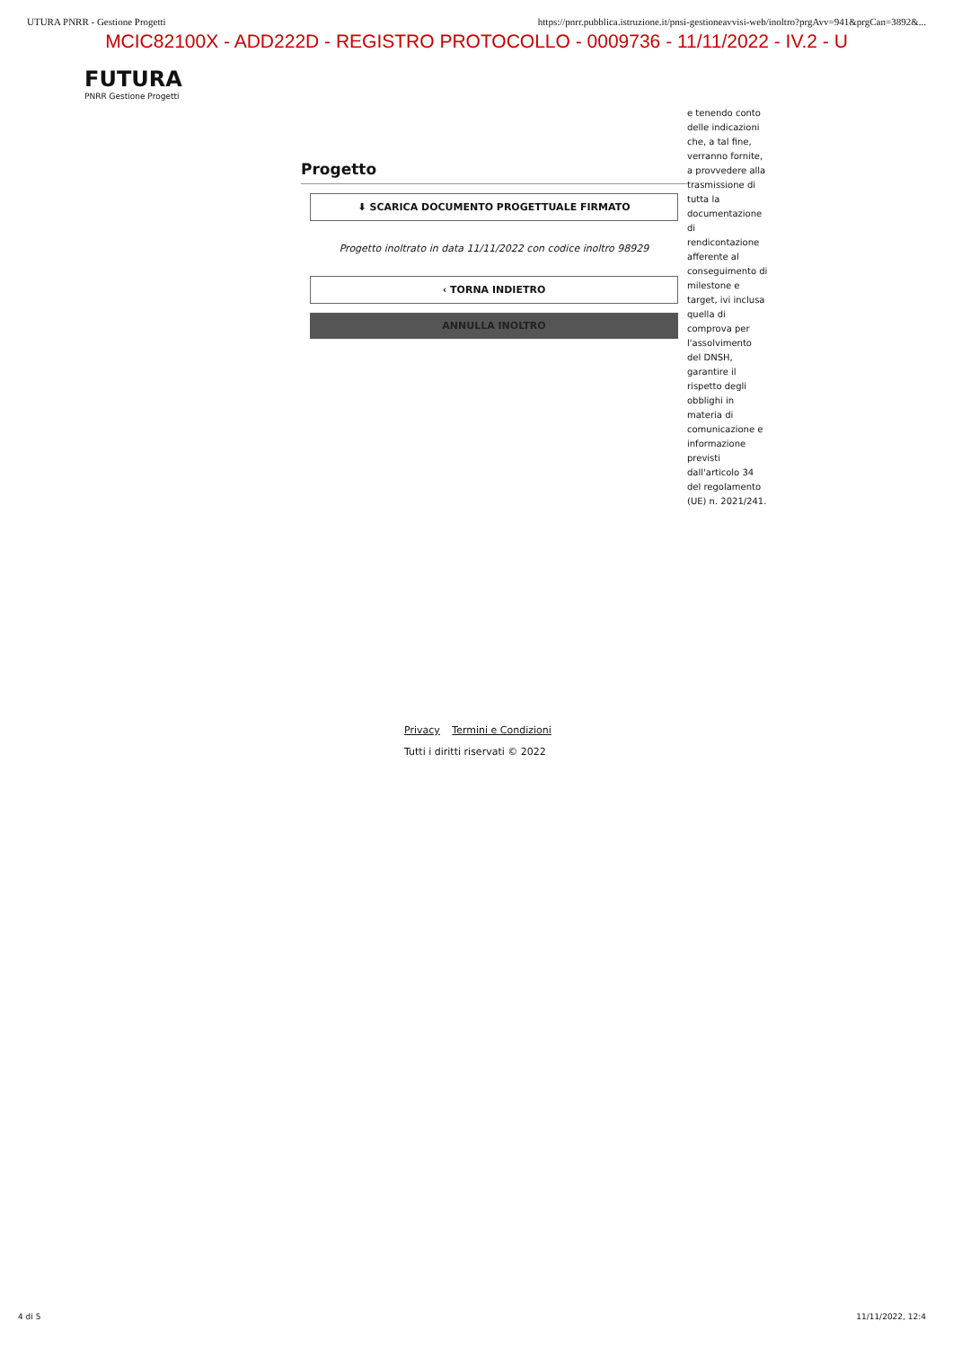UTURA PNRR - Gestione Progetti https://pnrr.pubblica.istruzione.it/pnsi-gestioneavvisi-web/inoltro?prgAvv=941&prgCan=3892&...
MCIC82100X - ADD222D - REGISTRO PROTOCOLLO - 0009736 - 11/11/2022 - IV.2 - U
FUTURA
PNRR Gestione Progetti
Progetto
⬇ SCARICA DOCUMENTO PROGETTUALE FIRMATO
Progetto inoltrato in data 11/11/2022 con codice inoltro 98929
‹ TORNA INDIETRO
ANNULLA INOLTRO
e tenendo conto delle indicazioni che, a tal fine, verranno fornite, a provvedere alla trasmissione di tutta la documentazione di rendicontazione afferente al conseguimento di milestone e target, ivi inclusa quella di comprova per l'assolvimento del DNSH, garantire il rispetto degli obblighi in materia di comunicazione e informazione previsti dall'articolo 34 del regolamento (UE) n. 2021/241.
Privacy Termini e Condizioni
Tutti i diritti riservati © 2022
4 di 5 11/11/2022, 12:4